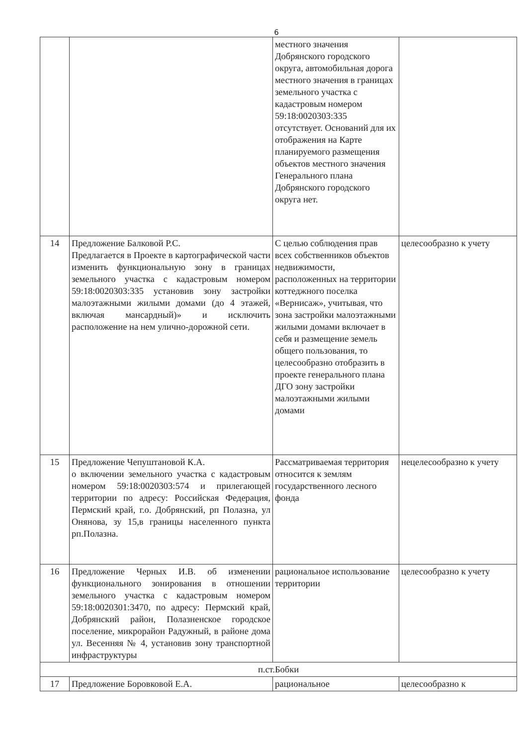6
| | | местного значения Добрянского городского округа, автомобильная дорога местного значения в границах земельного участка с кадастровым номером 59:18:0020303:335 отсутствует. Оснований для их отображения на Карте планируемого размещения объектов местного значения Генерального плана Добрянского городского округа нет. | |
| 14 | Предложение Балковой Р.С. Предлагается в Проекте в картографической части изменить функциональную зону в границах земельного участка с кадастровым номером 59:18:0020303:335 установив зону застройки малоэтажными жилыми домами (до 4 этажей, включая мансардный)» и исключить расположение на нем улично-дорожной сети. | С целью соблюдения прав всех собственников объектов недвижимости, расположенных на территории коттеджного поселка «Вернисаж», учитывая, что зона застройки малоэтажными жилыми домами включает в себя и размещение земель общего пользования, то целесообразно отобразить в проекте генерального плана ДГО зону застройки малоэтажными жилыми домами | целесообразно к учету |
| 15 | Предложение Чепуштановой К.А. о включении земельного участка с кадастровым номером 59:18:0020303:574 и прилегающей территории по адресу: Российская Федерация, Пермский край, г.о. Добрянский, рп Полазна, ул Онянова, зу 15,в границы населенного пункта рп.Полазна. | Рассматриваемая территория относится к землям государственного лесного фонда | нецелесообразно к учету |
| 16 | Предложение Черных И.В. об изменении функционального зонирования в отношении земельного участка с кадастровым номером 59:18:0020301:3470, по адресу: Пермский край, Добрянский район, Полазненское городское поселение, микрорайон Радужный, в районе дома ул. Весенняя № 4, установив зону транспортной инфраструктуры | рациональное использование территории | целесообразно к учету |
| п.ст.Бобки | | | |
| 17 | Предложение Боровковой Е.А. | рациональное | целесообразно к |